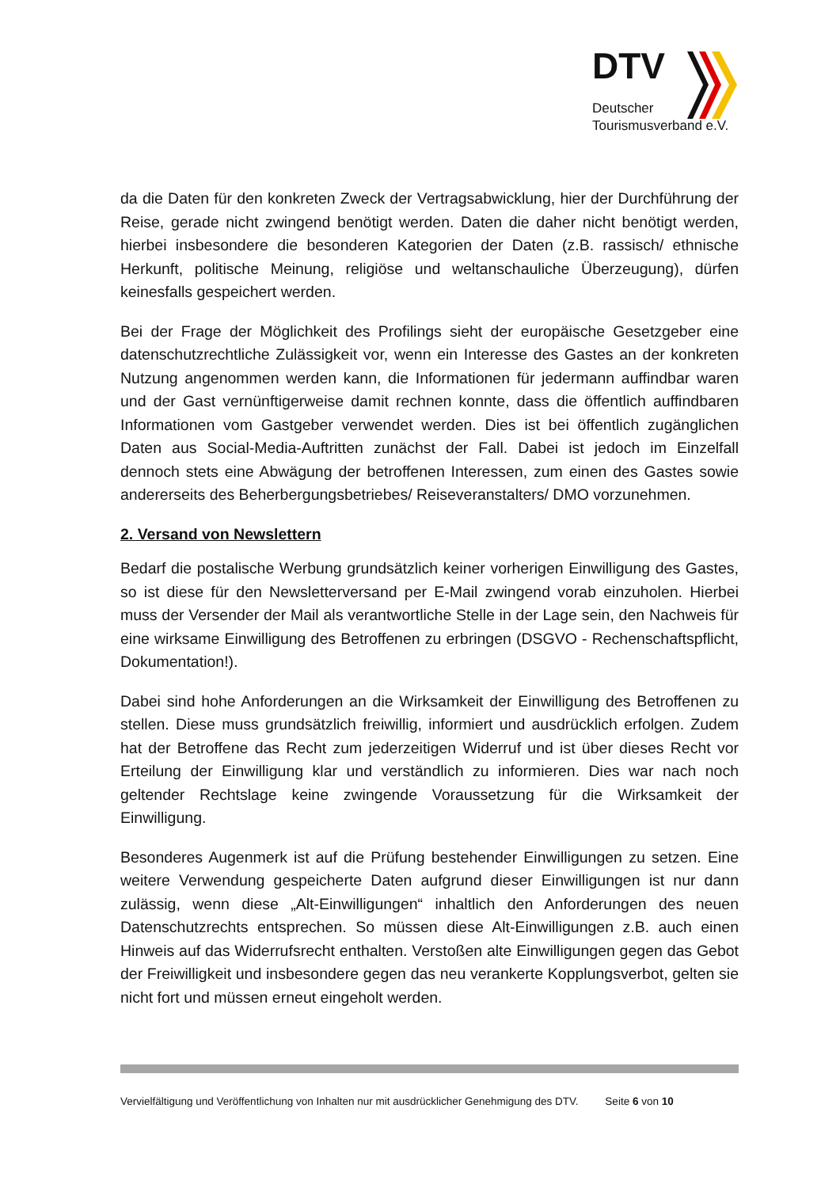DTV
Deutscher
Tourismusverband e.V.
da die Daten für den konkreten Zweck der Vertragsabwicklung, hier der Durchführung der Reise, gerade nicht zwingend benötigt werden. Daten die daher nicht benötigt werden, hierbei insbesondere die besonderen Kategorien der Daten (z.B. rassisch/ ethnische Herkunft, politische Meinung, religiöse und weltanschauliche Überzeugung), dürfen keinesfalls gespeichert werden.
Bei der Frage der Möglichkeit des Profilings sieht der europäische Gesetzgeber eine datenschutzrechtliche Zulässigkeit vor, wenn ein Interesse des Gastes an der konkreten Nutzung angenommen werden kann, die Informationen für jedermann auffindbar waren und der Gast vernünftigerweise damit rechnen konnte, dass die öffentlich auffindbaren Informationen vom Gastgeber verwendet werden. Dies ist bei öffentlich zugänglichen Daten aus Social-Media-Auftritten zunächst der Fall. Dabei ist jedoch im Einzelfall dennoch stets eine Abwägung der betroffenen Interessen, zum einen des Gastes sowie andererseits des Beherbergungsbetriebes/ Reiseveranstalters/ DMO vorzunehmen.
2. Versand von Newslettern
Bedarf die postalische Werbung grundsätzlich keiner vorherigen Einwilligung des Gastes, so ist diese für den Newsletterversand per E-Mail zwingend vorab einzuholen. Hierbei muss der Versender der Mail als verantwortliche Stelle in der Lage sein, den Nachweis für eine wirksame Einwilligung des Betroffenen zu erbringen (DSGVO - Rechenschaftspflicht, Dokumentation!).
Dabei sind hohe Anforderungen an die Wirksamkeit der Einwilligung des Betroffenen zu stellen. Diese muss grundsätzlich freiwillig, informiert und ausdrücklich erfolgen. Zudem hat der Betroffene das Recht zum jederzeitigen Widerruf und ist über dieses Recht vor Erteilung der Einwilligung klar und verständlich zu informieren. Dies war nach noch geltender Rechtslage keine zwingende Voraussetzung für die Wirksamkeit der Einwilligung.
Besonderes Augenmerk ist auf die Prüfung bestehender Einwilligungen zu setzen. Eine weitere Verwendung gespeicherte Daten aufgrund dieser Einwilligungen ist nur dann zulässig, wenn diese „Alt-Einwilligungen“ inhaltlich den Anforderungen des neuen Datenschutzrechts entsprechen. So müssen diese Alt-Einwilligungen z.B. auch einen Hinweis auf das Widerrufsrecht enthalten. Verstoßen alte Einwilligungen gegen das Gebot der Freiwilligkeit und insbesondere gegen das neu verankerte Kopplungsverbot, gelten sie nicht fort und müssen erneut eingeholt werden.
Vervielfältigung und Veröffentlichung von Inhalten nur mit ausdrücklicher Genehmigung des DTV. Seite 6 von 10